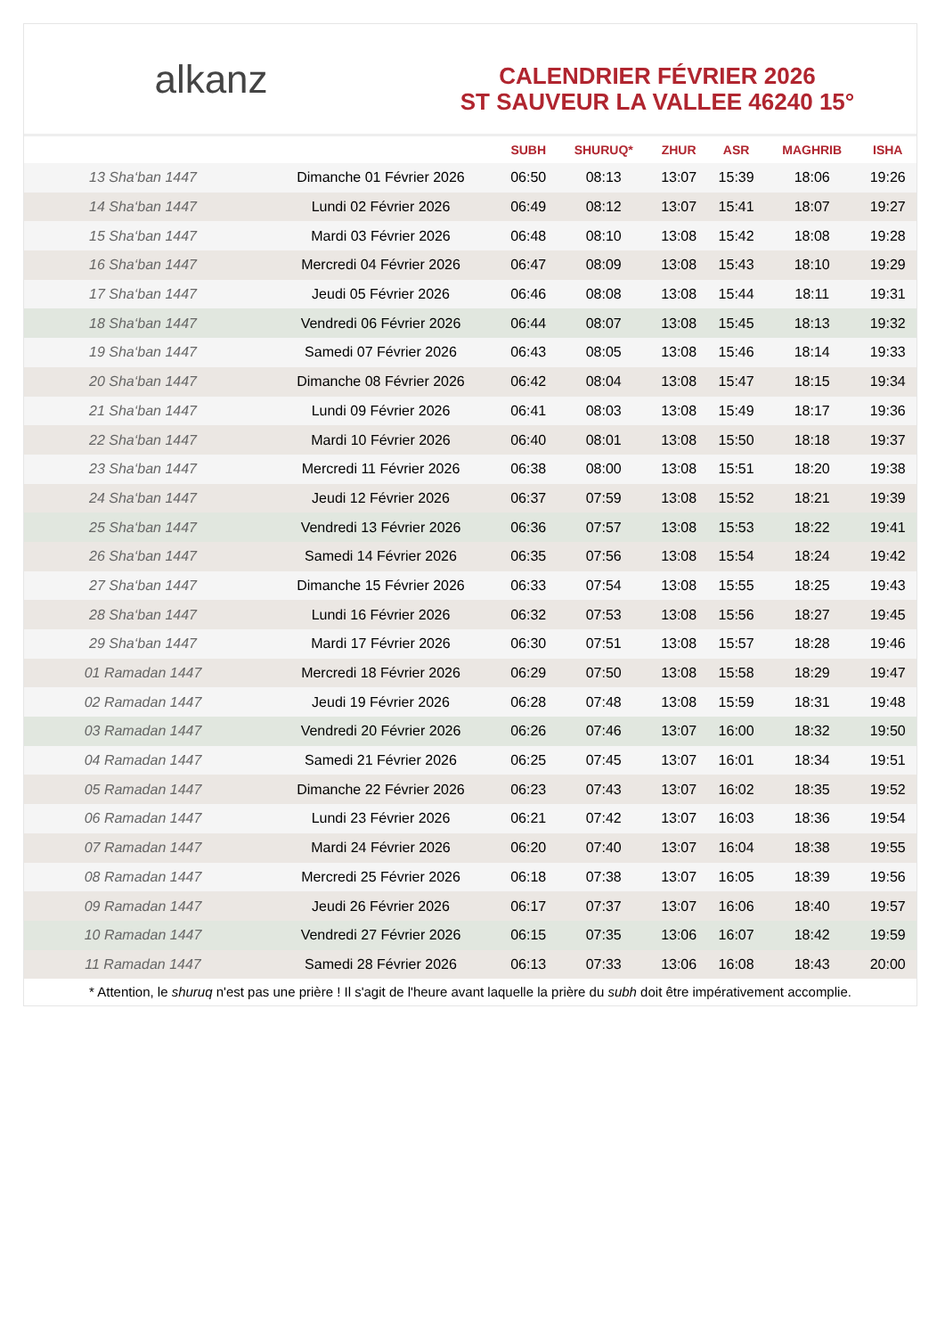alkanz
CALENDRIER FÉVRIER 2026
ST SAUVEUR LA VALLEE 46240 15°
| | | SUBH | SHURUQ* | ZHUR | ASR | MAGHRIB | ISHA |
| --- | --- | --- | --- | --- | --- | --- | --- |
| 13 Sha‘ban 1447 | Dimanche 01 Février 2026 | 06:50 | 08:13 | 13:07 | 15:39 | 18:06 | 19:26 |
| 14 Sha‘ban 1447 | Lundi 02 Février 2026 | 06:49 | 08:12 | 13:07 | 15:41 | 18:07 | 19:27 |
| 15 Sha‘ban 1447 | Mardi 03 Février 2026 | 06:48 | 08:10 | 13:08 | 15:42 | 18:08 | 19:28 |
| 16 Sha‘ban 1447 | Mercredi 04 Février 2026 | 06:47 | 08:09 | 13:08 | 15:43 | 18:10 | 19:29 |
| 17 Sha‘ban 1447 | Jeudi 05 Février 2026 | 06:46 | 08:08 | 13:08 | 15:44 | 18:11 | 19:31 |
| 18 Sha‘ban 1447 | Vendredi 06 Février 2026 | 06:44 | 08:07 | 13:08 | 15:45 | 18:13 | 19:32 |
| 19 Sha‘ban 1447 | Samedi 07 Février 2026 | 06:43 | 08:05 | 13:08 | 15:46 | 18:14 | 19:33 |
| 20 Sha‘ban 1447 | Dimanche 08 Février 2026 | 06:42 | 08:04 | 13:08 | 15:47 | 18:15 | 19:34 |
| 21 Sha‘ban 1447 | Lundi 09 Février 2026 | 06:41 | 08:03 | 13:08 | 15:49 | 18:17 | 19:36 |
| 22 Sha‘ban 1447 | Mardi 10 Février 2026 | 06:40 | 08:01 | 13:08 | 15:50 | 18:18 | 19:37 |
| 23 Sha‘ban 1447 | Mercredi 11 Février 2026 | 06:38 | 08:00 | 13:08 | 15:51 | 18:20 | 19:38 |
| 24 Sha‘ban 1447 | Jeudi 12 Février 2026 | 06:37 | 07:59 | 13:08 | 15:52 | 18:21 | 19:39 |
| 25 Sha‘ban 1447 | Vendredi 13 Février 2026 | 06:36 | 07:57 | 13:08 | 15:53 | 18:22 | 19:41 |
| 26 Sha‘ban 1447 | Samedi 14 Février 2026 | 06:35 | 07:56 | 13:08 | 15:54 | 18:24 | 19:42 |
| 27 Sha‘ban 1447 | Dimanche 15 Février 2026 | 06:33 | 07:54 | 13:08 | 15:55 | 18:25 | 19:43 |
| 28 Sha‘ban 1447 | Lundi 16 Février 2026 | 06:32 | 07:53 | 13:08 | 15:56 | 18:27 | 19:45 |
| 29 Sha‘ban 1447 | Mardi 17 Février 2026 | 06:30 | 07:51 | 13:08 | 15:57 | 18:28 | 19:46 |
| 01 Ramadan 1447 | Mercredi 18 Février 2026 | 06:29 | 07:50 | 13:08 | 15:58 | 18:29 | 19:47 |
| 02 Ramadan 1447 | Jeudi 19 Février 2026 | 06:28 | 07:48 | 13:08 | 15:59 | 18:31 | 19:48 |
| 03 Ramadan 1447 | Vendredi 20 Février 2026 | 06:26 | 07:46 | 13:07 | 16:00 | 18:32 | 19:50 |
| 04 Ramadan 1447 | Samedi 21 Février 2026 | 06:25 | 07:45 | 13:07 | 16:01 | 18:34 | 19:51 |
| 05 Ramadan 1447 | Dimanche 22 Février 2026 | 06:23 | 07:43 | 13:07 | 16:02 | 18:35 | 19:52 |
| 06 Ramadan 1447 | Lundi 23 Février 2026 | 06:21 | 07:42 | 13:07 | 16:03 | 18:36 | 19:54 |
| 07 Ramadan 1447 | Mardi 24 Février 2026 | 06:20 | 07:40 | 13:07 | 16:04 | 18:38 | 19:55 |
| 08 Ramadan 1447 | Mercredi 25 Février 2026 | 06:18 | 07:38 | 13:07 | 16:05 | 18:39 | 19:56 |
| 09 Ramadan 1447 | Jeudi 26 Février 2026 | 06:17 | 07:37 | 13:07 | 16:06 | 18:40 | 19:57 |
| 10 Ramadan 1447 | Vendredi 27 Février 2026 | 06:15 | 07:35 | 13:06 | 16:07 | 18:42 | 19:59 |
| 11 Ramadan 1447 | Samedi 28 Février 2026 | 06:13 | 07:33 | 13:06 | 16:08 | 18:43 | 20:00 |
* Attention, le shuruq n'est pas une prière ! Il s'agit de l'heure avant laquelle la prière du subh doit être impérativement accomplie.